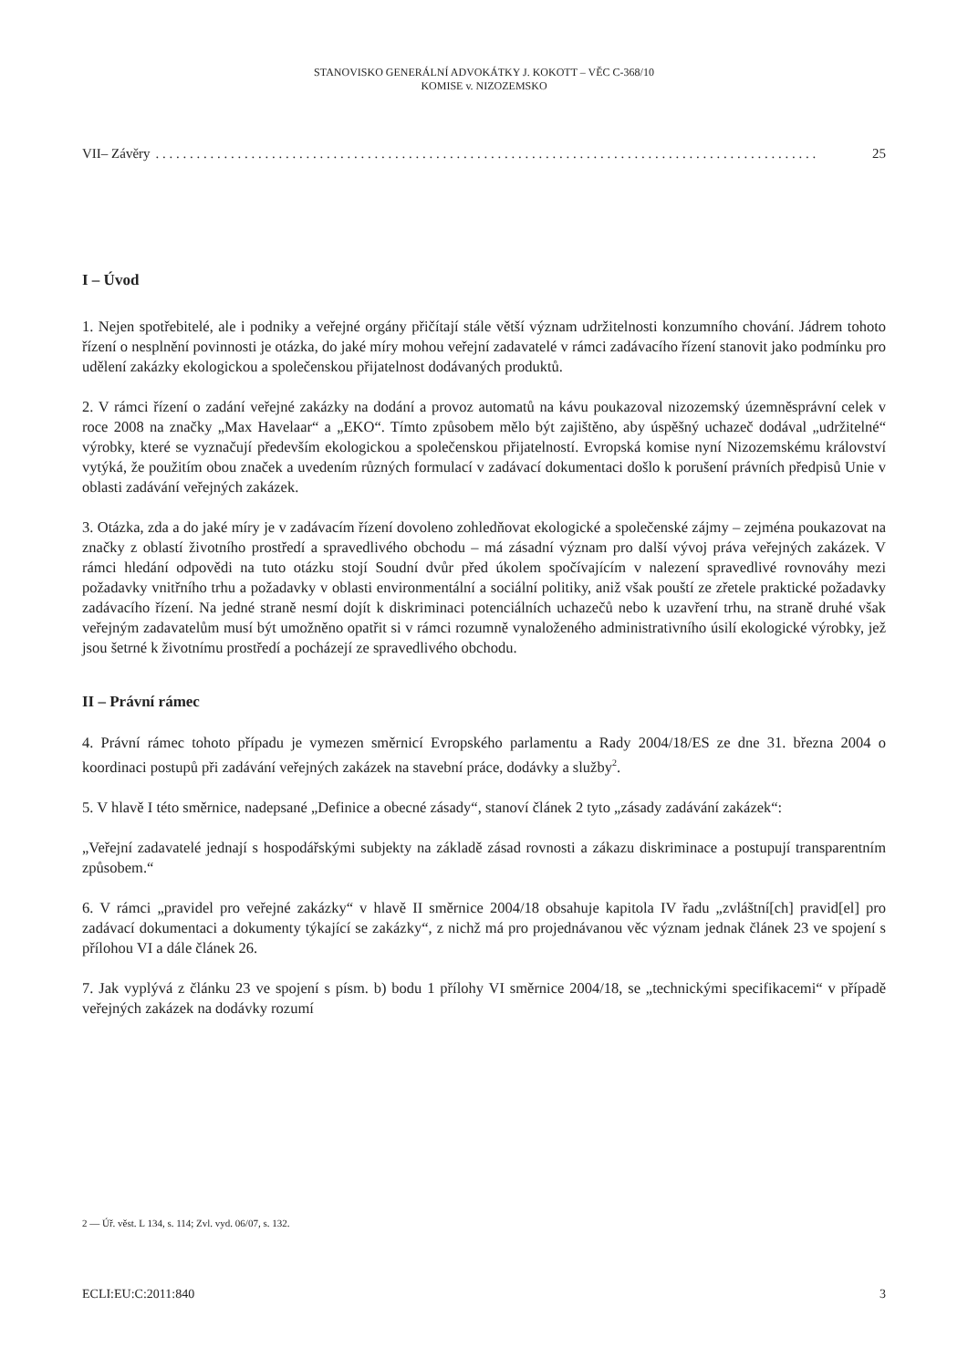STANOVISKO GENERÁLNÍ ADVOKÁTKY J. KOKOTT – VĚC C-368/10
KOMISE v. NIZOZEMSKO
VII– Závěry. . . . . . . . . . . . . . . . . . . . . . . . . . . . . . . . . . . . . . . . . . . . . . . . . . . . . . . . . . . . . . . . . . . . . . . . . . . . . . . . . . . . . . . . . . . . . . . . . 25
I – Úvod
1. Nejen spotřebitelé, ale i podniky a veřejné orgány přičítají stále větší význam udržitelnosti konzumního chování. Jádrem tohoto řízení o nesplnění povinnosti je otázka, do jaké míry mohou veřejní zadavatelé v rámci zadávacího řízení stanovit jako podmínku pro udělení zakázky ekologickou a společenskou přijatelnost dodávaných produktů.
2. V rámci řízení o zadání veřejné zakázky na dodání a provoz automatů na kávu poukazoval nizozemský územněsprávní celek v roce 2008 na značky „Max Havelaar“ a „EKO“. Tímto způsobem mělo být zajištěno, aby úspěšný uchazeč dodával „udržitelné“ výrobky, které se vyznačují především ekologickou a společenskou přijatelností. Evropská komise nyní Nizozemskému království vytýká, že použitím obou značek a uvedením různých formulací v zadávací dokumentaci došlo k porušení právních předpisů Unie v oblasti zadávání veřejných zakázek.
3. Otázka, zda a do jaké míry je v zadávacím řízení dovoleno zohledňovat ekologické a společenské zájmy – zejména poukazovat na značky z oblastí životního prostředí a spravedlivého obchodu – má zásadní význam pro další vývoj práva veřejných zakázek. V rámci hledání odpovědi na tuto otázku stojí Soudní dvůr před úkolem spočívajícím v nalezení spravedlivé rovnováhy mezi požadavky vnitřního trhu a požadavky v oblasti environmentální a sociální politiky, aniž však pouští ze zřetele praktické požadavky zadávacího řízení. Na jedné straně nesmí dojít k diskriminaci potenciálních uchazečů nebo k uzavření trhu, na straně druhé však veřejným zadavatelům musí být umožněno opatřit si v rámci rozumně vynaloženého administrativního úsilí ekologické výrobky, jež jsou šetrné k životnímu prostředí a pocházejí ze spravedlivého obchodu.
II – Právní rámec
4. Právní rámec tohoto případu je vymezen směrnicí Evropského parlamentu a Rady 2004/18/ES ze dne 31. března 2004 o koordinaci postupů při zadávání veřejných zakázek na stavební práce, dodávky a služby<sup>2</sup>.
5. V hlavě I této směrnice, nadepsané „Definice a obecné zásady“, stanoví článek 2 tyto „zásady zadávání zakázek“:
„Veřejní zadavatelé jednají s hospodářskými subjekty na základě zásad rovnosti a zákazu diskriminace a postupují transparentním způsobem.“
6. V rámci „pravidel pro veřejné zakázky“ v hlavě II směrnice 2004/18 obsahuje kapitola IV řadu „zvláštní[ch] pravid[el] pro zadávací dokumentaci a dokumenty týkající se zakázky“, z nichž má pro projednávanou věc význam jednak článek 23 ve spojení s přílohou VI a dále článek 26.
7. Jak vyplývá z článku 23 ve spojení s písm. b) bodu 1 přílohy VI směrnice 2004/18, se „technickými specifikacemi“ v případě veřejných zakázek na dodávky rozumí
2 — Úř. věst. L 134, s. 114; Zvl. vyd. 06/07, s. 132.
ECLI:EU:C:2011:840 3